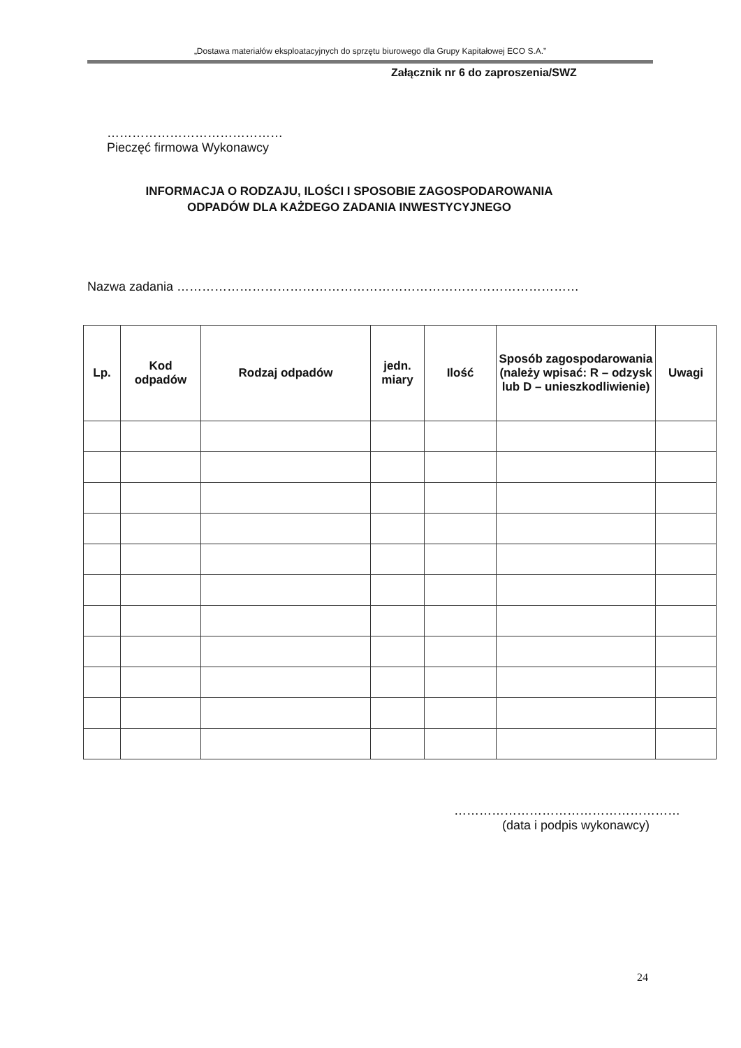„Dostawa materiałów eksploatacyjnych do sprzętu biurowego dla Grupy Kapitałowej ECO S.A.”
Załącznik nr 6 do zaproszenia/SWZ
……………………………………
Pieczęć firmowa Wykonawcy
INFORMACJA O RODZAJU, ILOŚCI I SPOSOBIE ZAGOSPODAROWANIA
ODPADÓW DLA KAŻDEGO ZADANIA INWESTYCYJNEGO
Nazwa zadania ……………………………………………………………………………………
| Lp. | Kod odpadów | Rodzaj odpadów | jedn. miary | Ilość | Sposób zagospodarowania (należy wpisać: R – odzysk lub D – unieszkodliwienie) | Uwagi |
| --- | --- | --- | --- | --- | --- | --- |
………………………………………………
(data i podpis wykonawcy)
24